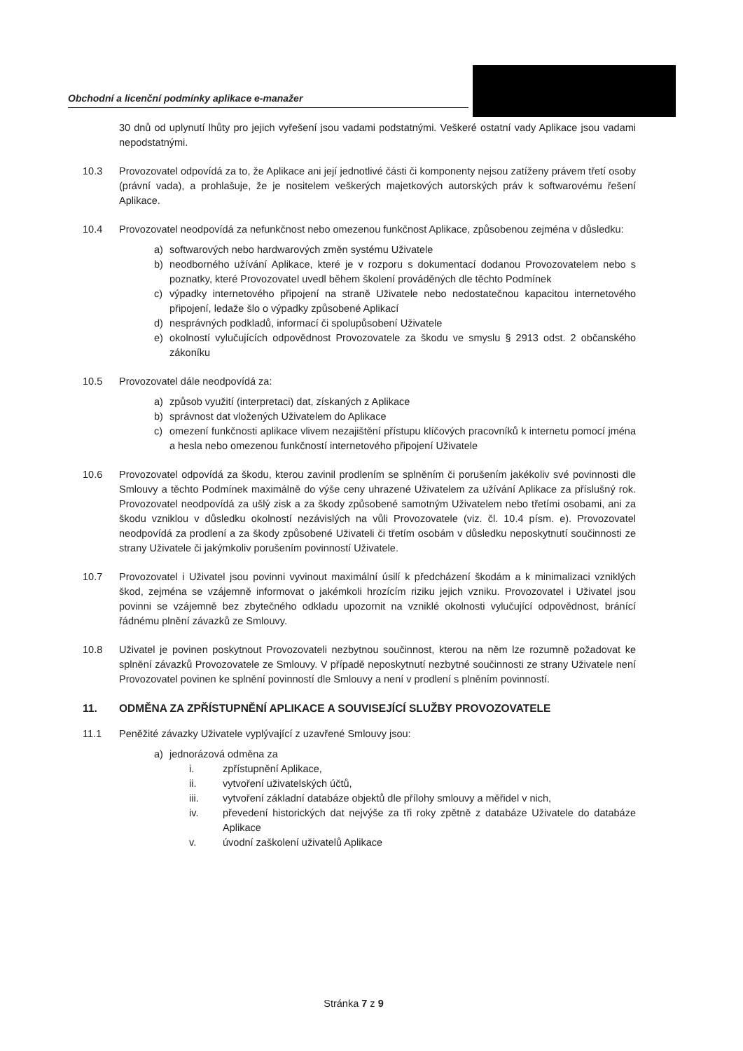Obchodní a licenční podmínky aplikace e-manažer
30 dnů od uplynutí lhůty pro jejich vyřešení jsou vadami podstatnými. Veškeré ostatní vady Aplikace jsou vadami nepodstatnými.
10.3 Provozovatel odpovídá za to, že Aplikace ani její jednotlivé části či komponenty nejsou zatíženy právem třetí osoby (právní vada), a prohlašuje, že je nositelem veškerých majetkových autorských práv k softwarovému řešení Aplikace.
10.4 Provozovatel neodpovídá za nefunkčnost nebo omezenou funkčnost Aplikace, způsobenou zejména v důsledku:
a) softwarových nebo hardwarových změn systému Uživatele
b) neodborného užívání Aplikace, které je v rozporu s dokumentací dodanou Provozovatelem nebo s poznatky, které Provozovatel uvedl během školení prováděných dle těchto Podmínek
c) výpadky internetového připojení na straně Uživatele nebo nedostatečnou kapacitou internetového připojení, ledaže šlo o výpadky způsobené Aplikací
d) nesprávných podkladů, informací či spolupůsobení Uživatele
e) okolností vylučujících odpovědnost Provozovatele za škodu ve smyslu § 2913 odst. 2 občanského zákoníku
10.5 Provozovatel dále neodpovídá za:
a) způsob využití (interpretaci) dat, získaných z Aplikace
b) správnost dat vložených Uživatelem do Aplikace
c) omezení funkčnosti aplikace vlivem nezajištění přístupu klíčových pracovníků k internetu pomocí jména a hesla nebo omezenou funkčností internetového připojení Uživatele
10.6 Provozovatel odpovídá za škodu, kterou zavinil prodlením se splněním či porušením jakékoliv své povinnosti dle Smlouvy a těchto Podmínek maximálně do výše ceny uhrazené Uživatelem za užívání Aplikace za příslušný rok. Provozovatel neodpovídá za ušlý zisk a za škody způsobené samotným Uživatelem nebo třetími osobami, ani za škodu vzniklou v důsledku okolností nezávislých na vůli Provozovatele (viz. čl. 10.4 písm. e). Provozovatel neodpovídá za prodlení a za škody způsobené Uživateli či třetím osobám v důsledku neposkytnutí součinnosti ze strany Uživatele či jakýmkoliv porušením povinností Uživatele.
10.7 Provozovatel i Uživatel jsou povinni vyvinout maximální úsilí k předcházení škodám a k minimalizaci vzniklých škod, zejména se vzájemně informovat o jakémkoli hrozícím riziku jejich vzniku. Provozovatel i Uživatel jsou povinni se vzájemně bez zbytečného odkladu upozornit na vzniklé okolnosti vylučující odpovědnost, bránící řádnému plnění závazků ze Smlouvy.
10.8 Uživatel je povinen poskytnout Provozovateli nezbytnou součinnost, kterou na něm lze rozumně požadovat ke splnění závazků Provozovatele ze Smlouvy. V případě neposkytnutí nezbytné součinnosti ze strany Uživatele není Provozovatel povinen ke splnění povinností dle Smlouvy a není v prodlení s plněním povinností.
11. ODMĚNA ZA ZPŘÍSTUPNĚNÍ APLIKACE A SOUVISEJÍCÍ SLUŽBY PROVOZOVATELE
11.1 Peněžité závazky Uživatele vyplývající z uzavřené Smlouvy jsou:
a) jednorázová odměna za
i. zpřístupnění Aplikace,
ii. vytvoření uživatelských účtů,
iii. vytvoření základní databáze objektů dle přílohy smlouvy a měřidel v nich,
iv. převedení historických dat nejvýše za tři roky zpětně z databáze Uživatele do databáze Aplikace
v. úvodní zaškolení uživatelů Aplikace
Stránka 7 z 9